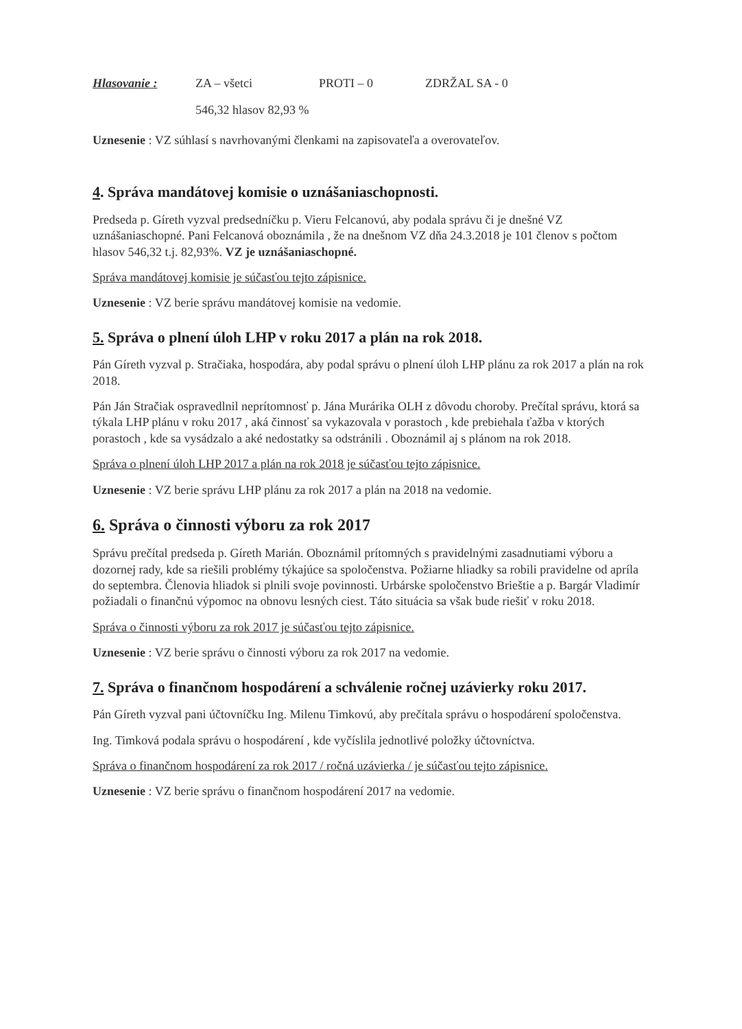Hlasovanie : ZA – všetci PROTI – 0 ZDRŽAL SA - 0
546,32 hlasov 82,93 %
Uznesenie : VZ súhlasí s navrhovanými členkami na zapisovateľa a overovateľov.
4. Správa mandátovej komisie o uznášaniaschopnosti.
Predseda p. Gíreth vyzval predsedníčku p. Vieru Felcanovú, aby podala správu či je dnešné VZ uznášaniaschopné. Pani Felcanová oboznámila , že na dnešnom VZ dňa 24.3.2018 je 101 členov s počtom hlasov 546,32 t.j. 82,93%. VZ je uznášaniaschopné.
Správa mandátovej komisie je súčasťou tejto zápisnice.
Uznesenie : VZ berie správu mandátovej komisie na vedomie.
5. Správa o plnení úloh LHP v roku 2017 a plán na rok 2018.
Pán Gíreth vyzval p. Stračiaka, hospodára, aby podal správu o plnení úloh LHP plánu za rok 2017 a plán na rok 2018.
Pán Ján Stračiak ospravedlnil neprítomnosť p. Jána Murárika OLH z dôvodu choroby. Prečítal správu, ktorá sa týkala LHP plánu v roku 2017 , aká činnosť sa vykazovala v porastoch , kde prebiehala ťažba v ktorých porastoch , kde sa vysádzalo a aké nedostatky sa odstránili . Oboznámil aj s plánom na rok 2018.
Správa o plnení úloh LHP 2017 a plán na rok 2018 je súčasťou tejto zápisnice.
Uznesenie : VZ berie správu LHP plánu za rok 2017 a plán na 2018 na vedomie.
6. Správa o činnosti výboru za rok 2017
Správu prečítal predseda p. Gíreth Marián. Oboznámil prítomných s pravidelnými zasadnutiami výboru a dozornej rady, kde sa riešili problémy týkajúce sa spoločenstva. Požiarne hliadky sa robili pravidelne od apríla do septembra. Členovia hliadok si plnili svoje povinnosti. Urbárske spoločenstvo Brieštie a p. Bargár Vladimír požiadali o finančnú výpomoc na obnovu lesných ciest. Táto situácia sa však bude riešiť v roku 2018.
Správa o činnosti výboru za rok 2017 je súčasťou tejto zápisnice.
Uznesenie : VZ berie správu o činnosti výboru za rok 2017 na vedomie.
7. Správa o finančnom hospodárení a schválenie ročnej uzávierky roku 2017.
Pán Gíreth vyzval pani účtovníčku Ing. Milenu Timkovú, aby prečítala správu o hospodárení spoločenstva.
Ing. Timková podala správu o hospodárení , kde vyčíslila jednotlivé položky účtovníctva.
Správa o finančnom hospodárení za rok 2017 / ročná uzávierka / je súčasťou tejto zápisnice.
Uznesenie : VZ berie správu o finančnom hospodárení 2017 na vedomie.